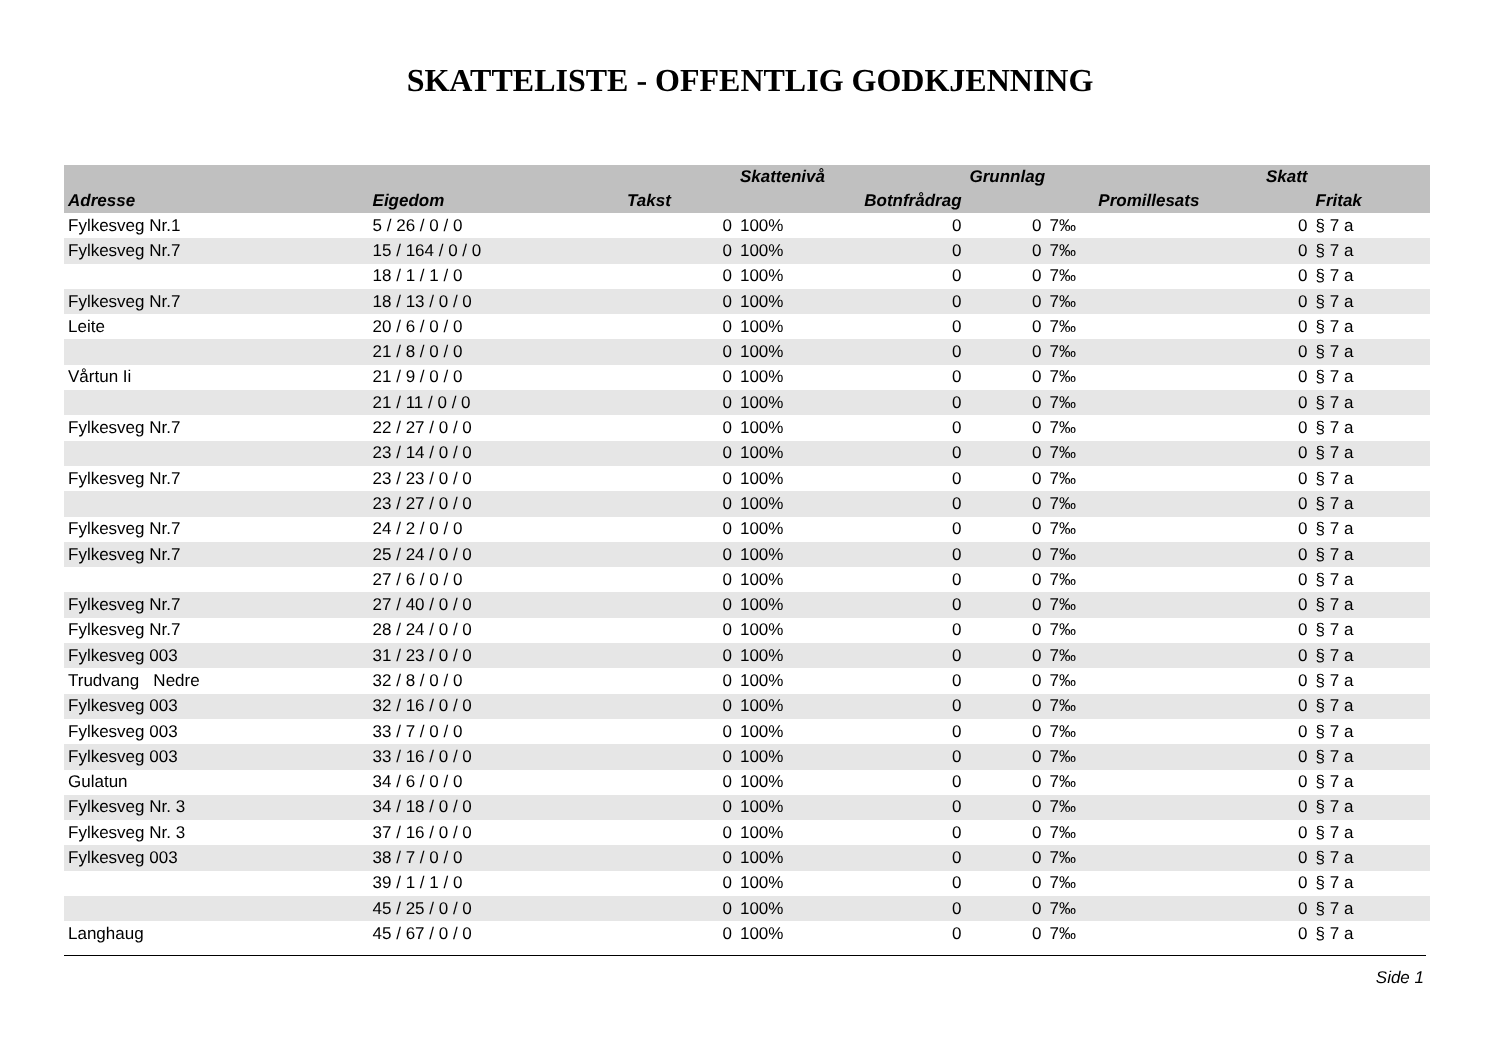SKATTELISTE - OFFENTLIG GODKJENNING
| | | | Skattenivå | | Grunnlag | | Skatt | |
| --- | --- | --- | --- | --- | --- | --- | --- | --- |
| Adresse | Eigedom | Takst | Botnfrådrag | | Promillesats | | | Fritak |
| Fylkesveg Nr.1 | 5 / 26 / 0 / 0 | 0 | 100% | 0 | 0 | 7‰ | 0 | § 7 a |
| Fylkesveg Nr.7 | 15 / 164 / 0 / 0 | 0 | 100% | 0 | 0 | 7‰ | 0 | § 7 a |
| | 18 / 1 / 1 / 0 | 0 | 100% | 0 | 0 | 7‰ | 0 | § 7 a |
| Fylkesveg Nr.7 | 18 / 13 / 0 / 0 | 0 | 100% | 0 | 0 | 7‰ | 0 | § 7 a |
| Leite | 20 / 6 / 0 / 0 | 0 | 100% | 0 | 0 | 7‰ | 0 | § 7 a |
| | 21 / 8 / 0 / 0 | 0 | 100% | 0 | 0 | 7‰ | 0 | § 7 a |
| Vårtun Ii | 21 / 9 / 0 / 0 | 0 | 100% | 0 | 0 | 7‰ | 0 | § 7 a |
| | 21 / 11 / 0 / 0 | 0 | 100% | 0 | 0 | 7‰ | 0 | § 7 a |
| Fylkesveg Nr.7 | 22 / 27 / 0 / 0 | 0 | 100% | 0 | 0 | 7‰ | 0 | § 7 a |
| | 23 / 14 / 0 / 0 | 0 | 100% | 0 | 0 | 7‰ | 0 | § 7 a |
| Fylkesveg Nr.7 | 23 / 23 / 0 / 0 | 0 | 100% | 0 | 0 | 7‰ | 0 | § 7 a |
| | 23 / 27 / 0 / 0 | 0 | 100% | 0 | 0 | 7‰ | 0 | § 7 a |
| Fylkesveg Nr.7 | 24 / 2 / 0 / 0 | 0 | 100% | 0 | 0 | 7‰ | 0 | § 7 a |
| Fylkesveg Nr.7 | 25 / 24 / 0 / 0 | 0 | 100% | 0 | 0 | 7‰ | 0 | § 7 a |
| | 27 / 6 / 0 / 0 | 0 | 100% | 0 | 0 | 7‰ | 0 | § 7 a |
| Fylkesveg Nr.7 | 27 / 40 / 0 / 0 | 0 | 100% | 0 | 0 | 7‰ | 0 | § 7 a |
| Fylkesveg Nr.7 | 28 / 24 / 0 / 0 | 0 | 100% | 0 | 0 | 7‰ | 0 | § 7 a |
| Fylkesveg 003 | 31 / 23 / 0 / 0 | 0 | 100% | 0 | 0 | 7‰ | 0 | § 7 a |
| Trudvang Nedre | 32 / 8 / 0 / 0 | 0 | 100% | 0 | 0 | 7‰ | 0 | § 7 a |
| Fylkesveg 003 | 32 / 16 / 0 / 0 | 0 | 100% | 0 | 0 | 7‰ | 0 | § 7 a |
| Fylkesveg 003 | 33 / 7 / 0 / 0 | 0 | 100% | 0 | 0 | 7‰ | 0 | § 7 a |
| Fylkesveg 003 | 33 / 16 / 0 / 0 | 0 | 100% | 0 | 0 | 7‰ | 0 | § 7 a |
| Gulatun | 34 / 6 / 0 / 0 | 0 | 100% | 0 | 0 | 7‰ | 0 | § 7 a |
| Fylkesveg Nr. 3 | 34 / 18 / 0 / 0 | 0 | 100% | 0 | 0 | 7‰ | 0 | § 7 a |
| Fylkesveg Nr. 3 | 37 / 16 / 0 / 0 | 0 | 100% | 0 | 0 | 7‰ | 0 | § 7 a |
| Fylkesveg 003 | 38 / 7 / 0 / 0 | 0 | 100% | 0 | 0 | 7‰ | 0 | § 7 a |
| | 39 / 1 / 1 / 0 | 0 | 100% | 0 | 0 | 7‰ | 0 | § 7 a |
| | 45 / 25 / 0 / 0 | 0 | 100% | 0 | 0 | 7‰ | 0 | § 7 a |
| Langhaug | 45 / 67 / 0 / 0 | 0 | 100% | 0 | 0 | 7‰ | 0 | § 7 a |
Side 1